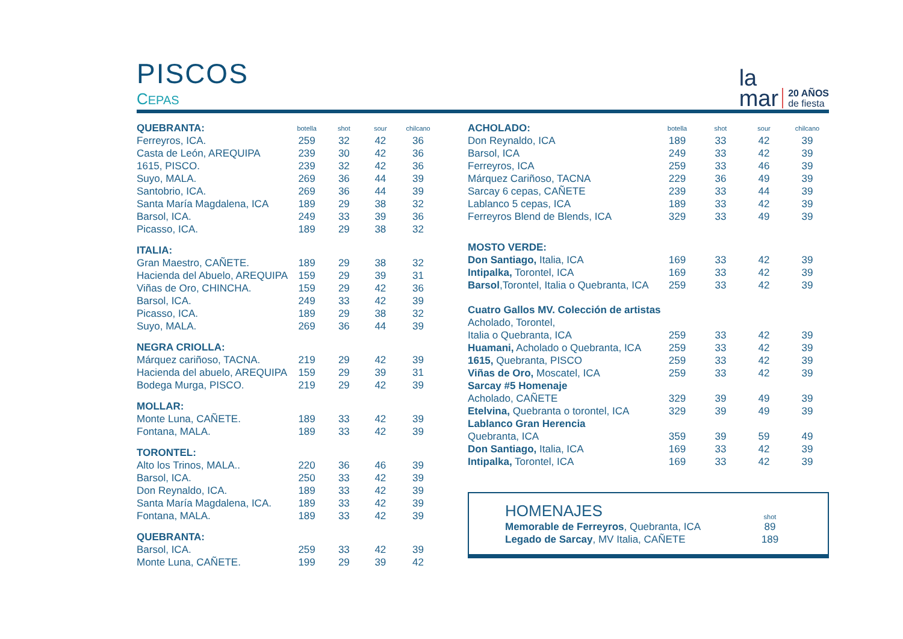PISCOS
CEPAS
la
mar
20 AÑOS
de fiesta
| QUEBRANTA: | botella | shot | sour | chilcano |
| Ferreyros, ICA. | 259 | 32 | 42 | 36 |
| Casta de León, AREQUIPA | 239 | 30 | 42 | 36 |
| 1615, PISCO. | 239 | 32 | 42 | 36 |
| Suyo, MALA. | 269 | 36 | 44 | 39 |
| Santobrio, ICA. | 269 | 36 | 44 | 39 |
| Santa María Magdalena, ICA | 189 | 29 | 38 | 32 |
| Barsol, ICA. | 249 | 33 | 39 | 36 |
| Picasso, ICA. | 189 | 29 | 38 | 32 |
| ITALIA: | | | | |
| Gran Maestro, CAÑETE. | 189 | 29 | 38 | 32 |
| Hacienda del Abuelo, AREQUIPA | 159 | 29 | 39 | 31 |
| Viñas de Oro, CHINCHA. | 159 | 29 | 42 | 36 |
| Barsol, ICA. | 249 | 33 | 42 | 39 |
| Picasso, ICA. | 189 | 29 | 38 | 32 |
| Suyo, MALA. | 269 | 36 | 44 | 39 |
| NEGRA CRIOLLA: | | | | |
| Márquez cariñoso, TACNA. | 219 | 29 | 42 | 39 |
| Hacienda del abuelo, AREQUIPA | 159 | 29 | 39 | 31 |
| Bodega Murga, PISCO. | 219 | 29 | 42 | 39 |
| MOLLAR: | | | | |
| Monte Luna, CAÑETE. | 189 | 33 | 42 | 39 |
| Fontana, MALA. | 189 | 33 | 42 | 39 |
| TORONTEL: | | | | |
| Alto los Trinos, MALA.. | 220 | 36 | 46 | 39 |
| Barsol, ICA. | 250 | 33 | 42 | 39 |
| Don Reynaldo, ICA. | 189 | 33 | 42 | 39 |
| Santa María Magdalena, ICA. | 189 | 33 | 42 | 39 |
| Fontana, MALA. | 189 | 33 | 42 | 39 |
| QUEBRANTA: | | | | |
| Barsol, ICA. | 259 | 33 | 42 | 39 |
| Monte Luna, CAÑETE. | 199 | 29 | 39 | 42 |
| ACHOLADO: | botella | shot | sour | chilcano |
| Don Reynaldo, ICA | 189 | 33 | 42 | 39 |
| Barsol, ICA | 249 | 33 | 42 | 39 |
| Ferreyros, ICA | 259 | 33 | 46 | 39 |
| Márquez Cariñoso, TACNA | 229 | 36 | 49 | 39 |
| Sarcay 6 cepas, CAÑETE | 239 | 33 | 44 | 39 |
| Lablanco 5 cepas, ICA | 189 | 33 | 42 | 39 |
| Ferreyros Blend de Blends, ICA | 329 | 33 | 49 | 39 |
| MOSTO VERDE: | | | | |
| Don Santiago, Italia, ICA | 169 | 33 | 42 | 39 |
| Intipalka, Torontel, ICA | 169 | 33 | 42 | 39 |
| Barsol ,Torontel, Italia o Quebranta, ICA | 259 | 33 | 42 | 39 |
| Cuatro Gallos MV. Colección de artistas | | | | |
| Acholado, Torontel, | | | | |
| Italia o Quebranta, ICA | 259 | 33 | 42 | 39 |
| Huamani, Acholado o Quebranta, ICA | 259 | 33 | 42 | 39 |
| 1615, Quebranta, PISCO | 259 | 33 | 42 | 39 |
| Viñas de Oro, Moscatel, ICA | 259 | 33 | 42 | 39 |
| Sarcay #5 Homenaje | | | | |
| Acholado, CAÑETE | 329 | 39 | 49 | 39 |
| Etelvina, Quebranta o torontel, ICA | 329 | 39 | 49 | 39 |
| Lablanco Gran Herencia | | | | |
| Quebranta, ICA | 359 | 39 | 59 | 49 |
| Don Santiago, Italia, ICA | 169 | 33 | 42 | 39 |
| Intipalka, Torontel, ICA | 169 | 33 | 42 | 39 |
| HOMENAJES | shot |
| Memorable de Ferreyros , Quebranta, ICA | 89 |
| Legado de Sarcay , MV Italia, CAÑETE | 189 |